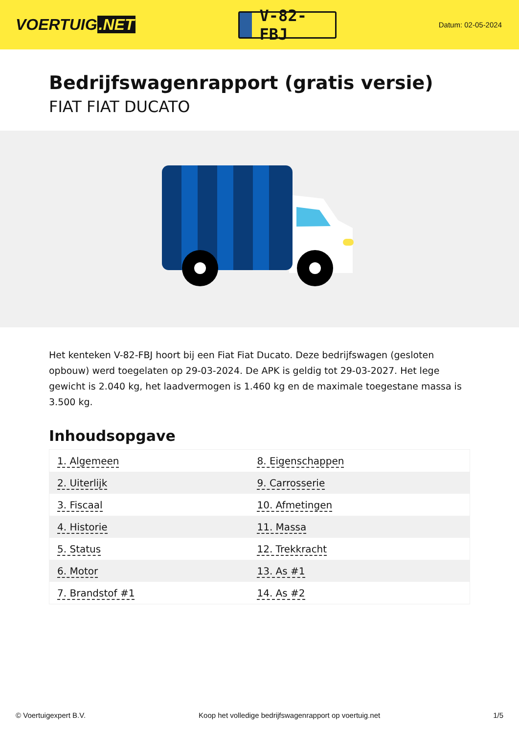VOERTUIG.NET
V-82-FBJ
Datum: 02-05-2024
Bedrijfswagenrapport (gratis versie)
FIAT FIAT DUCATO
Het kenteken V-82-FBJ hoort bij een Fiat Fiat Ducato. Deze bedrijfswagen (gesloten opbouw) werd toegelaten op 29-03-2024. De APK is geldig tot 29-03-2027. Het lege gewicht is 2.040 kg, het laadvermogen is 1.460 kg en de maximale toegestane massa is 3.500 kg.
Inhoudsopgave
| 1. Algemeen | 8. Eigenschappen |
| 2. Uiterlijk | 9. Carrosserie |
| 3. Fiscaal | 10. Afmetingen |
| 4. Historie | 11. Massa |
| 5. Status | 12. Trekkracht |
| 6. Motor | 13. As #1 |
| 7. Brandstof #1 | 14. As #2 |
© Voertuigexpert B.V. Koop het volledige bedrijfswagenrapport op voertuig.net 1/5